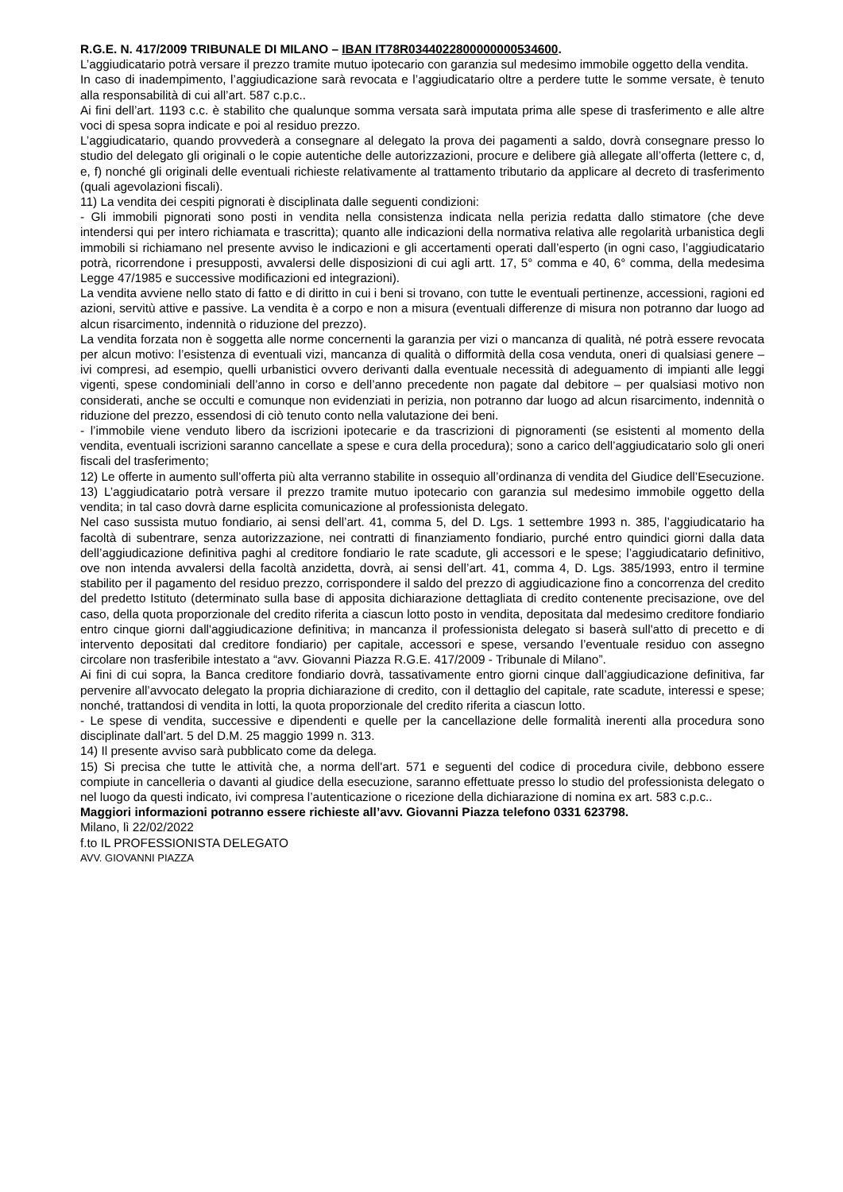R.G.E. N. 417/2009 TRIBUNALE DI MILANO – IBAN IT78R0344022800000000534600.
L’aggiudicatario potrà versare il prezzo tramite mutuo ipotecario con garanzia sul medesimo immobile oggetto della vendita.
In caso di inadempimento, l’aggiudicazione sarà revocata e l’aggiudicatario oltre a perdere tutte le somme versate, è tenuto alla responsabilità di cui all’art. 587 c.p.c..
Ai fini dell’art. 1193 c.c. è stabilito che qualunque somma versata sarà imputata prima alle spese di trasferimento e alle altre voci di spesa sopra indicate e poi al residuo prezzo.
L’aggiudicatario, quando provvederà a consegnare al delegato la prova dei pagamenti a saldo, dovrà consegnare presso lo studio del delegato gli originali o le copie autentiche delle autorizzazioni, procure e delibere già allegate all’offerta (lettere c, d, e, f) nonché gli originali delle eventuali richieste relativamente al trattamento tributario da applicare al decreto di trasferimento (quali agevolazioni fiscali).
11) La vendita dei cespiti pignorati è disciplinata dalle seguenti condizioni:
- Gli immobili pignorati sono posti in vendita nella consistenza indicata nella perizia redatta dallo stimatore (che deve intendersi qui per intero richiamata e trascritta); quanto alle indicazioni della normativa relativa alle regolarità urbanistica degli immobili si richiamano nel presente avviso le indicazioni e gli accertamenti operati dall’esperto (in ogni caso, l’aggiudicatario potrà, ricorrendone i presupposti, avvalersi delle disposizioni di cui agli artt. 17, 5° comma e 40, 6° comma, della medesima Legge 47/1985 e successive modificazioni ed integrazioni).
La vendita avviene nello stato di fatto e di diritto in cui i beni si trovano, con tutte le eventuali pertinenze, accessioni, ragioni ed azioni, servitù attive e passive. La vendita è a corpo e non a misura (eventuali differenze di misura non potranno dar luogo ad alcun risarcimento, indennità o riduzione del prezzo).
La vendita forzata non è soggetta alle norme concernenti la garanzia per vizi o mancanza di qualità, né potrà essere revocata per alcun motivo: l’esistenza di eventuali vizi, mancanza di qualità o difformità della cosa venduta, oneri di qualsiasi genere – ivi compresi, ad esempio, quelli urbanistici ovvero derivanti dalla eventuale necessità di adeguamento di impianti alle leggi vigenti, spese condominiali dell’anno in corso e dell’anno precedente non pagate dal debitore – per qualsiasi motivo non considerati, anche se occulti e comunque non evidenziati in perizia, non potranno dar luogo ad alcun risarcimento, indennità o riduzione del prezzo, essendosi di ciò tenuto conto nella valutazione dei beni.
- l’immobile viene venduto libero da iscrizioni ipotecarie e da trascrizioni di pignoramenti (se esistenti al momento della vendita, eventuali iscrizioni saranno cancellate a spese e cura della procedura); sono a carico dell’aggiudicatario solo gli oneri fiscali del trasferimento;
12) Le offerte in aumento sull’offerta più alta verranno stabilite in ossequio all’ordinanza di vendita del Giudice dell’Esecuzione.
13) L’aggiudicatario potrà versare il prezzo tramite mutuo ipotecario con garanzia sul medesimo immobile oggetto della vendita; in tal caso dovrà darne esplicita comunicazione al professionista delegato.
Nel caso sussista mutuo fondiario, ai sensi dell’art. 41, comma 5, del D. Lgs. 1 settembre 1993 n. 385, l’aggiudicatario ha facoltà di subentrare, senza autorizzazione, nei contratti di finanziamento fondiario, purché entro quindici giorni dalla data dell’aggiudicazione definitiva paghi al creditore fondiario le rate scadute, gli accessori e le spese; l’aggiudicatario definitivo, ove non intenda avvalersi della facoltà anzidetta, dovrà, ai sensi dell’art. 41, comma 4, D. Lgs. 385/1993, entro il termine stabilito per il pagamento del residuo prezzo, corrispondere il saldo del prezzo di aggiudicazione fino a concorrenza del credito del predetto Istituto (determinato sulla base di apposita dichiarazione dettagliata di credito contenente precisazione, ove del caso, della quota proporzionale del credito riferita a ciascun lotto posto in vendita, depositata dal medesimo creditore fondiario entro cinque giorni dall'aggiudicazione definitiva; in mancanza il professionista delegato si baserà sull'atto di precetto e di intervento depositati dal creditore fondiario) per capitale, accessori e spese, versando l’eventuale residuo con assegno circolare non trasferibile intestato a “avv. Giovanni Piazza R.G.E. 417/2009 - Tribunale di Milano”.
Ai fini di cui sopra, la Banca creditore fondiario dovrà, tassativamente entro giorni cinque dall’aggiudicazione definitiva, far pervenire all’avvocato delegato la propria dichiarazione di credito, con il dettaglio del capitale, rate scadute, interessi e spese; nonché, trattandosi di vendita in lotti, la quota proporzionale del credito riferita a ciascun lotto.
- Le spese di vendita, successive e dipendenti e quelle per la cancellazione delle formalità inerenti alla procedura sono disciplinate dall’art. 5 del D.M. 25 maggio 1999 n. 313.
14) Il presente avviso sarà pubblicato come da delega.
15) Si precisa che tutte le attività che, a norma dell'art. 571 e seguenti del codice di procedura civile, debbono essere compiute in cancelleria o davanti al giudice della esecuzione, saranno effettuate presso lo studio del professionista delegato o nel luogo da questi indicato, ivi compresa l’autenticazione o ricezione della dichiarazione di nomina ex art. 583 c.p.c..
Maggiori informazioni potranno essere richieste all’avv. Giovanni Piazza telefono 0331 623798.
Milano, lì 22/02/2022
f.to IL PROFESSIONISTA DELEGATO
AVV. GIOVANNI PIAZZA